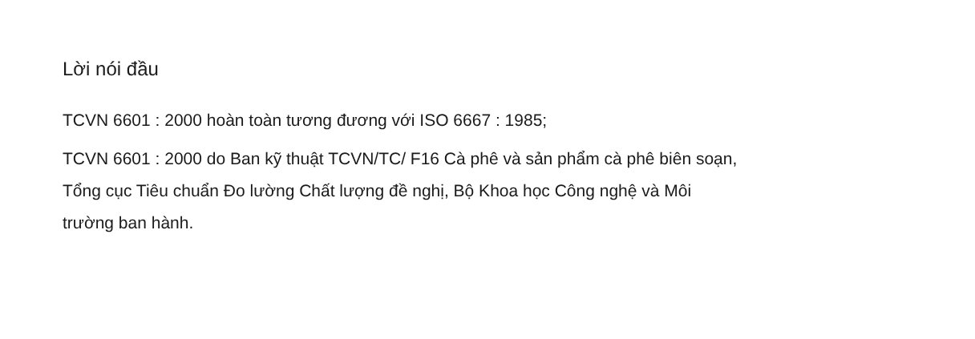Lời nói đầu
TCVN 6601 : 2000 hoàn toàn tương đương với ISO 6667 : 1985;
TCVN 6601 : 2000 do Ban kỹ thuật TCVN/TC/ F16 Cà phê và sản phẩm cà phê biên soạn, Tổng cục Tiêu chuẩn Đo lường Chất lượng đề nghị, Bộ Khoa học Công nghệ và Môi trường ban hành.